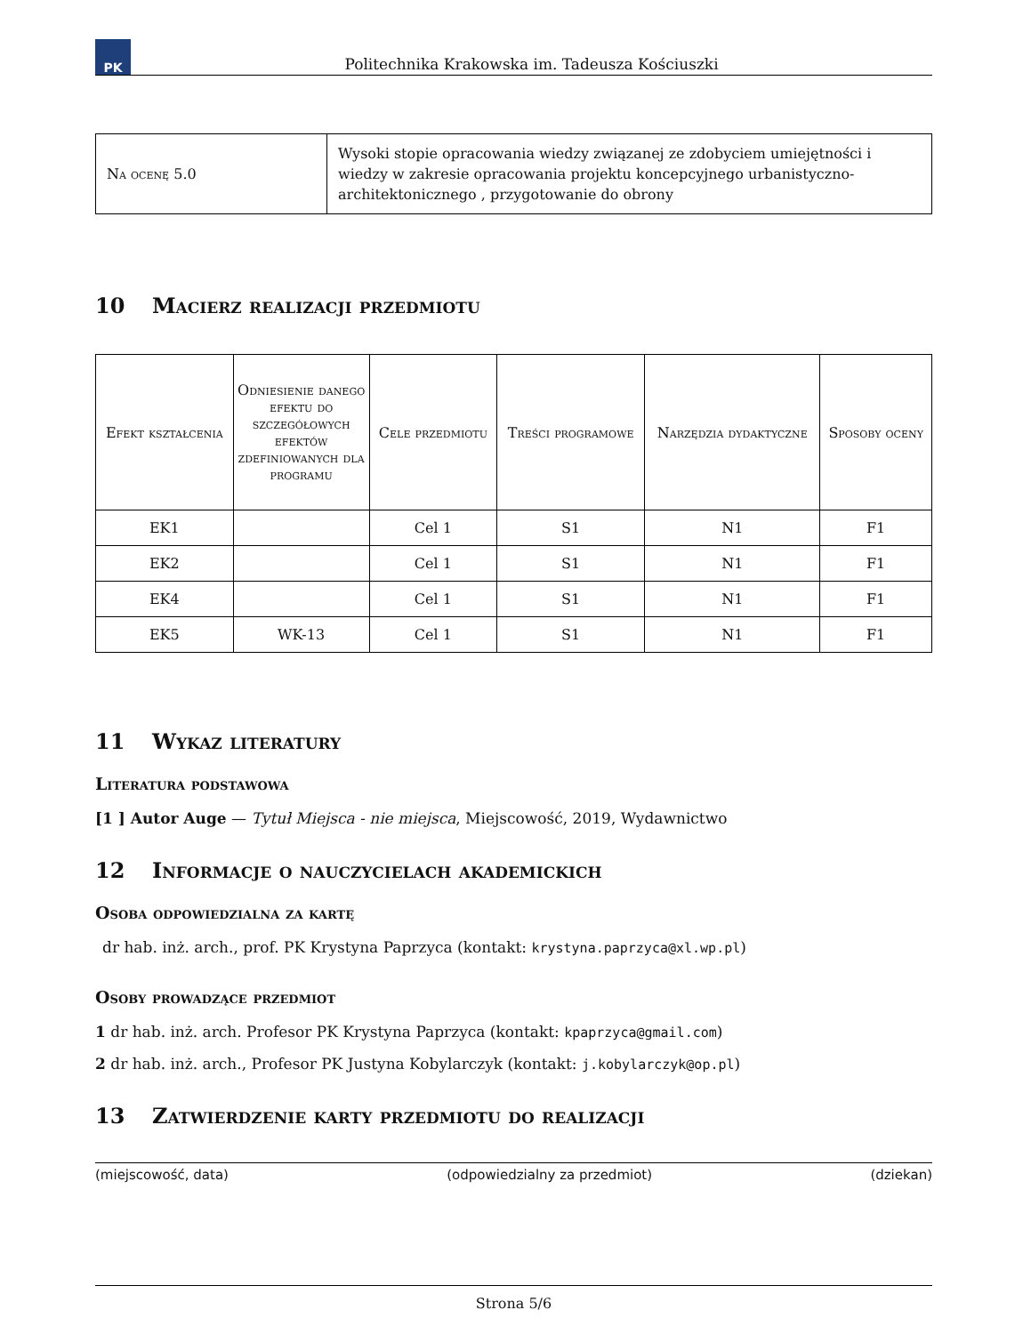PK
Politechnika Krakowska im. Tadeusza Kościuszki
| Na ocenę 5.0 | Wysoki stopie opracowania wiedzy związanej ze zdobyciem umiejętności i wiedzy w zakresie opracowania projektu koncepcyjnego urbanistyczno-architektonicznego , przygotowanie do obrony |
10 Macierz realizacji przedmiotu
| Efekt kształcenia | Odniesienie danego efektu do szczegółowych efektów zdefiniowanych dla programu | Cele przedmiotu | Treści programowe | Narzędzia dydaktyczne | Sposoby oceny |
| --- | --- | --- | --- | --- | --- |
| EK1 | | Cel 1 | S1 | N1 | F1 |
| EK2 | | Cel 1 | S1 | N1 | F1 |
| EK4 | | Cel 1 | S1 | N1 | F1 |
| EK5 | WK-13 | Cel 1 | S1 | N1 | F1 |
11 Wykaz literatury
Literatura podstawowa
[1 ] Autor Auge — Tytuł Miejsca - nie miejsca, Miejscowość, 2019, Wydawnictwo
12 Informacje o nauczycielach akademickich
Osoba odpowiedzialna za kartę
dr hab. inż. arch., prof. PK Krystyna Paprzyca (kontakt: krystyna.paprzyca@xl.wp.pl)
Osoby prowadzące przedmiot
1 dr hab. inż. arch. Profesor PK Krystyna Paprzyca (kontakt: kpaprzyca@gmail.com)
2 dr hab. inż. arch., Profesor PK Justyna Kobylarczyk (kontakt: j.kobylarczyk@op.pl)
13 Zatwierdzenie karty przedmiotu do realizacji
(miejscowość, data) (odpowiedzialny za przedmiot) (dziekan)
Strona 5/6